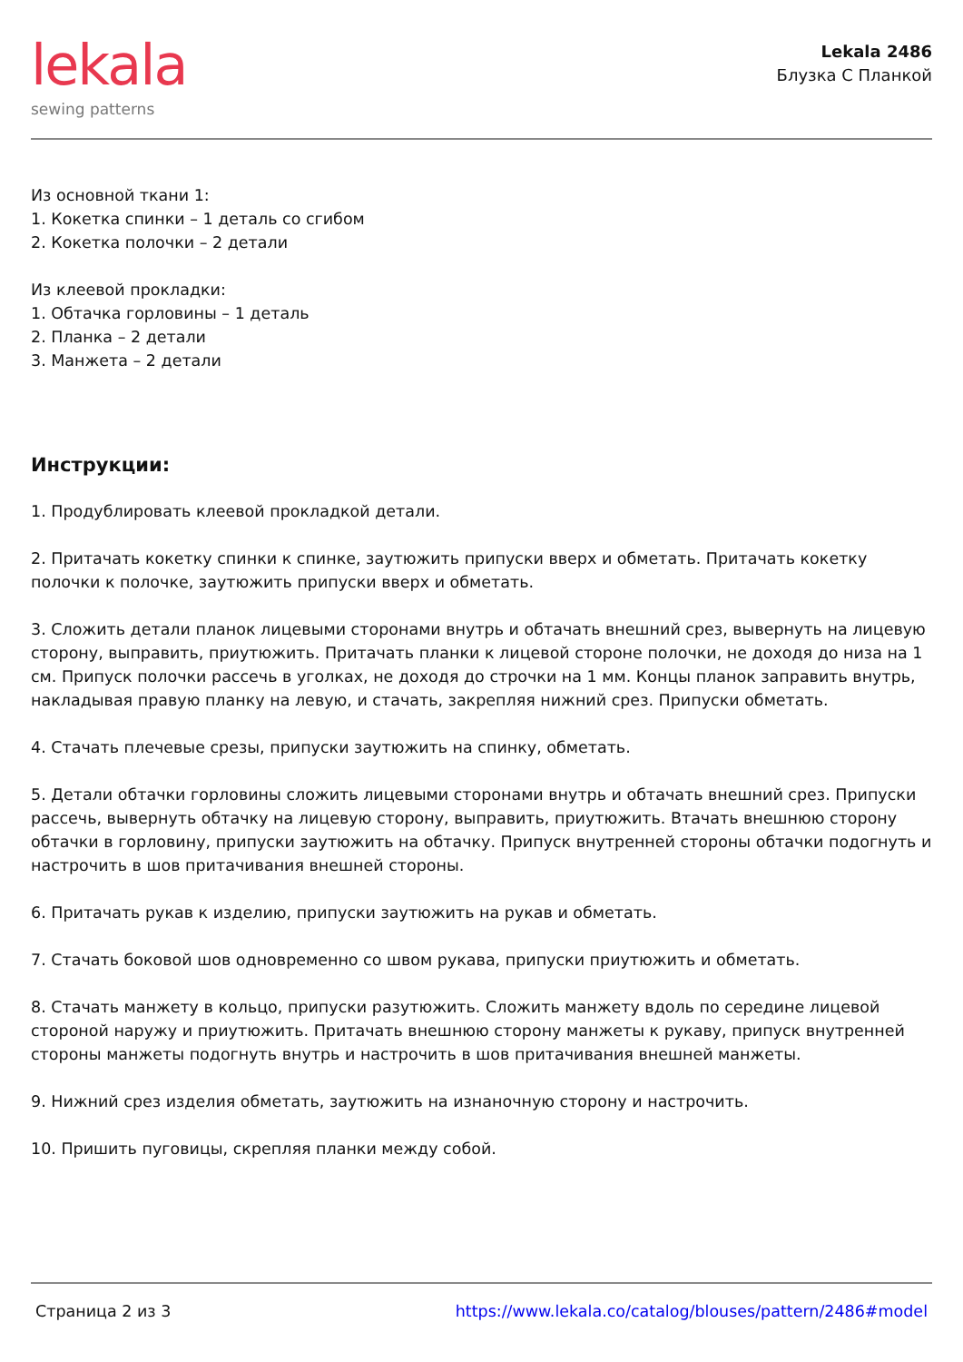lekala
sewing patterns
Lekala 2486
Блузка С Планкой
Из основной ткани 1:
1. Кокетка спинки – 1 деталь со сгибом
2. Кокетка полочки – 2 детали
Из клеевой прокладки:
1. Обтачка горловины – 1 деталь
2. Планка – 2 детали
3. Манжета – 2 детали
Инструкции:
1. Продублировать клеевой прокладкой детали.
2. Притачать кокетку спинки к спинке, заутюжить припуски вверх и обметать. Притачать кокетку полочки к полочке, заутюжить припуски вверх и обметать.
3. Сложить детали планок лицевыми сторонами внутрь и обтачать внешний срез, вывернуть на лицевую сторону, выправить, приутюжить. Притачать планки к лицевой стороне полочки, не доходя до низа на 1 см. Припуск полочки рассечь в уголках, не доходя до строчки на 1 мм. Концы планок заправить внутрь, накладывая правую планку на левую, и стачать, закрепляя нижний срез. Припуски обметать.
4. Стачать плечевые срезы, припуски заутюжить на спинку, обметать.
5. Детали обтачки горловины сложить лицевыми сторонами внутрь и обтачать внешний срез. Припуски рассечь, вывернуть обтачку на лицевую сторону, выправить, приутюжить. Втачать внешнюю сторону обтачки в горловину, припуски заутюжить на обтачку. Припуск внутренней стороны обтачки подогнуть и настрочить в шов притачивания внешней стороны.
6. Притачать рукав к изделию, припуски заутюжить на рукав и обметать.
7. Стачать боковой шов одновременно со швом рукава, припуски приутюжить и обметать.
8. Стачать манжету в кольцо, припуски разутюжить. Сложить манжету вдоль по середине лицевой стороной наружу и приутюжить. Притачать внешнюю сторону манжеты к рукаву, припуск внутренней стороны манжеты подогнуть внутрь и настрочить в шов притачивания внешней манжеты.
9. Нижний срез изделия обметать, заутюжить на изнаночную сторону и настрочить.
10. Пришить пуговицы, скрепляя планки между собой.
Страница 2 из 3 https://www.lekala.co/catalog/blouses/pattern/2486#model